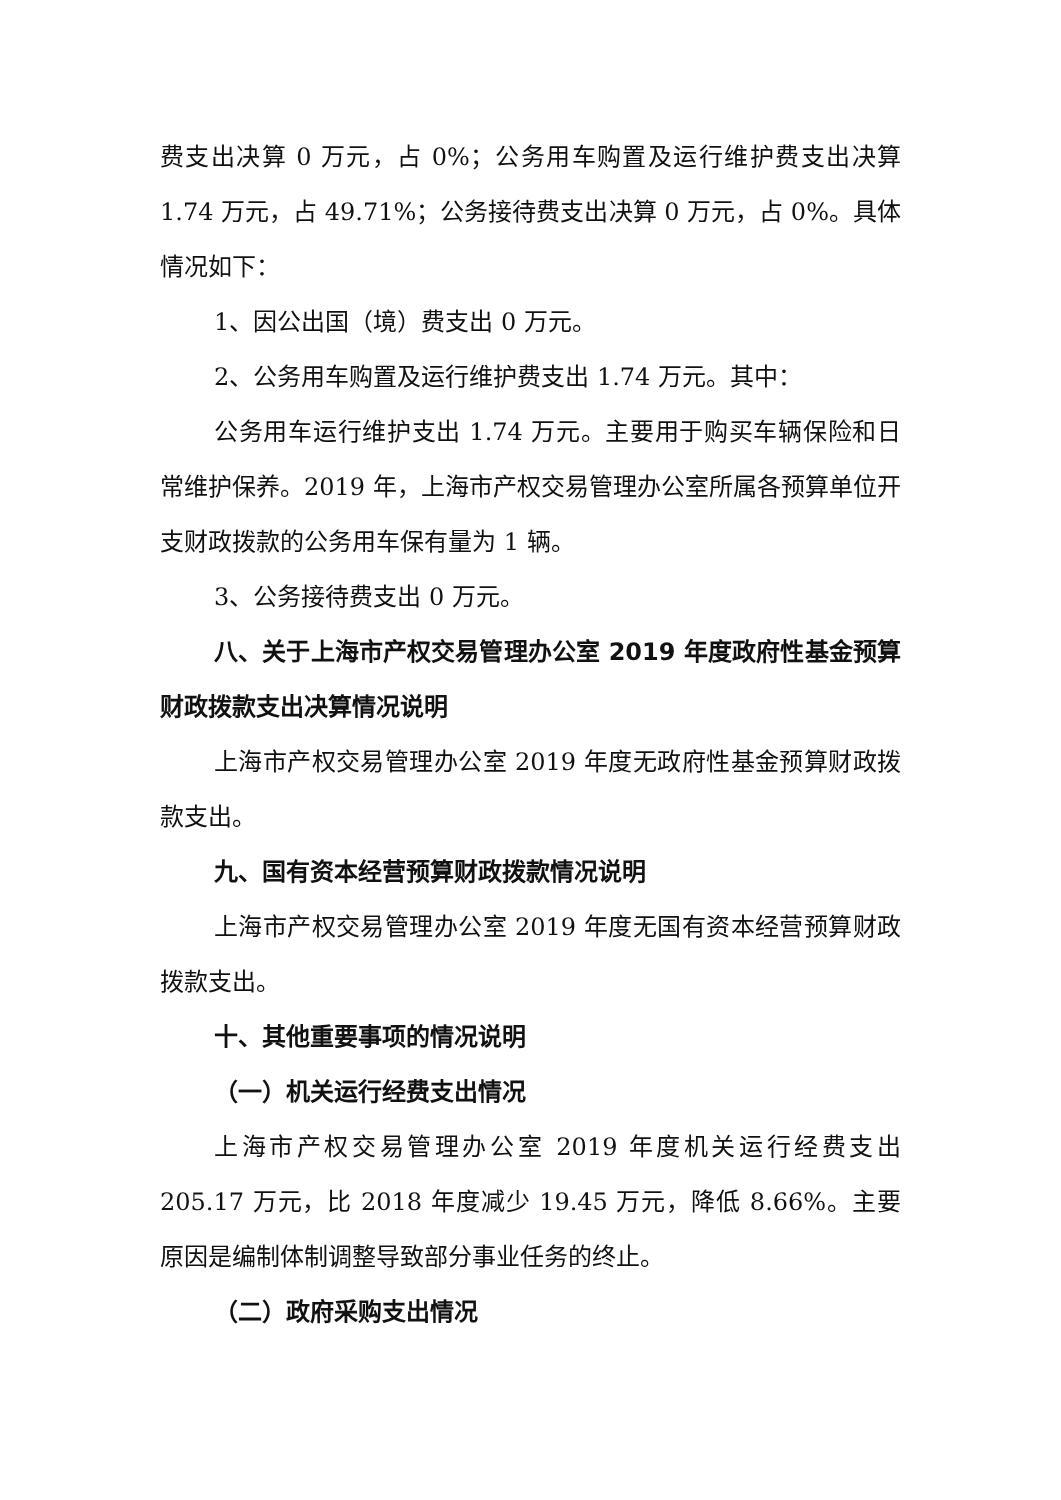费支出决算 0 万元，占 0%；公务用车购置及运行维护费支出决算 1.74 万元，占 49.71%；公务接待费支出决算 0 万元，占 0%。具体情况如下：
1、因公出国（境）费支出 0 万元。
2、公务用车购置及运行维护费支出 1.74 万元。其中：
公务用车运行维护支出 1.74 万元。主要用于购买车辆保险和日常维护保养。2019 年，上海市产权交易管理办公室所属各预算单位开支财政拨款的公务用车保有量为 1 辆。
3、公务接待费支出 0 万元。
八、关于上海市产权交易管理办公室 2019 年度政府性基金预算财政拨款支出决算情况说明
上海市产权交易管理办公室 2019 年度无政府性基金预算财政拨款支出。
九、国有资本经营预算财政拨款情况说明
上海市产权交易管理办公室 2019 年度无国有资本经营预算财政拨款支出。
十、其他重要事项的情况说明
（一）机关运行经费支出情况
上海市产权交易管理办公室 2019 年度机关运行经费支出 205.17 万元，比 2018 年度减少 19.45 万元，降低 8.66%。主要原因是编制体制调整导致部分事业任务的终止。
（二）政府采购支出情况